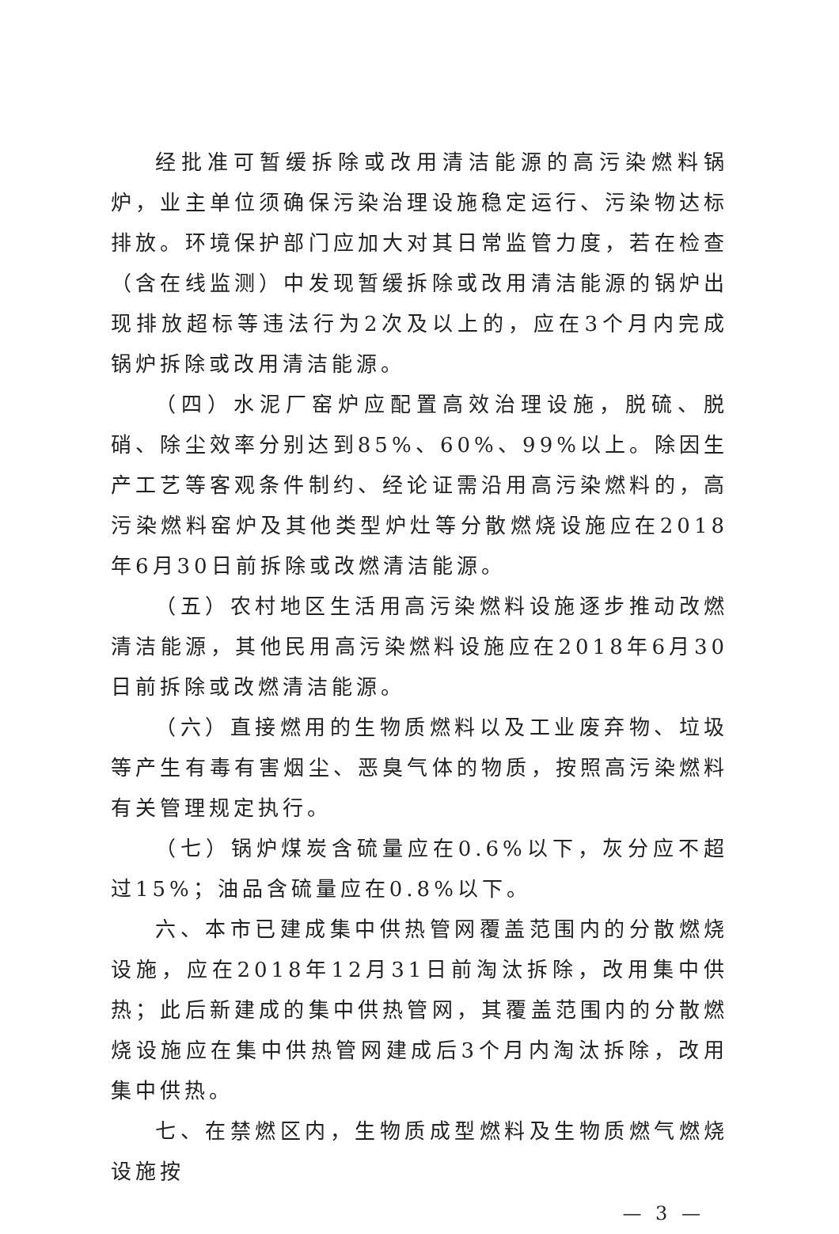经批准可暂缓拆除或改用清洁能源的高污染燃料锅炉，业主单位须确保污染治理设施稳定运行、污染物达标排放。环境保护部门应加大对其日常监管力度，若在检查（含在线监测）中发现暂缓拆除或改用清洁能源的锅炉出现排放超标等违法行为2次及以上的，应在3个月内完成锅炉拆除或改用清洁能源。
（四）水泥厂窑炉应配置高效治理设施，脱硫、脱硝、除尘效率分别达到85%、60%、99%以上。除因生产工艺等客观条件制约、经论证需沿用高污染燃料的，高污染燃料窑炉及其他类型炉灶等分散燃烧设施应在2018年6月30日前拆除或改燃清洁能源。
（五）农村地区生活用高污染燃料设施逐步推动改燃清洁能源，其他民用高污染燃料设施应在2018年6月30日前拆除或改燃清洁能源。
（六）直接燃用的生物质燃料以及工业废弃物、垃圾等产生有毒有害烟尘、恶臭气体的物质，按照高污染燃料有关管理规定执行。
（七）锅炉煤炭含硫量应在0.6%以下，灰分应不超过15%；油品含硫量应在0.8%以下。
六、本市已建成集中供热管网覆盖范围内的分散燃烧设施，应在2018年12月31日前淘汰拆除，改用集中供热；此后新建成的集中供热管网，其覆盖范围内的分散燃烧设施应在集中供热管网建成后3个月内淘汰拆除，改用集中供热。
七、在禁燃区内，生物质成型燃料及生物质燃气燃烧设施按
— 3 —